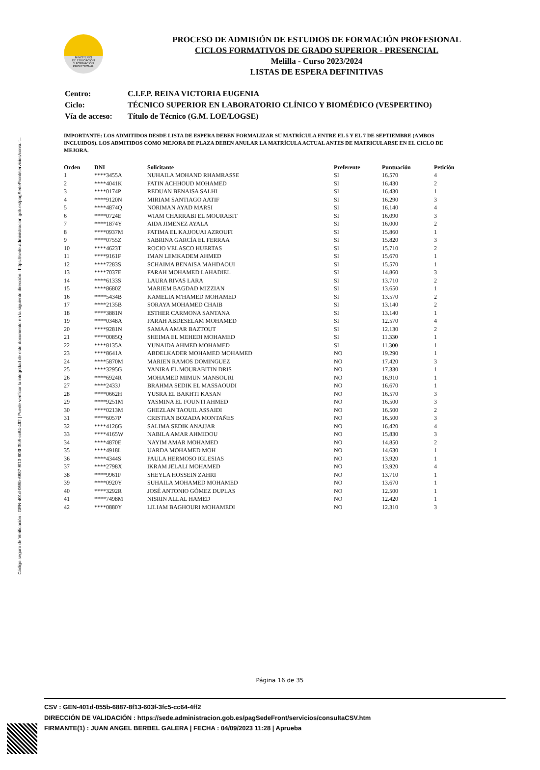Código seguro de Verificación : GEN-401d-055b-6887-8f13-603f-3fc5-cc64-4ff2 | Puede verificar la integridad de este documento en la siguiente dirección : https://sede.administracion.gob.es/pagSedeFront/servicios/consult...
MINISTERIO
DE EDUCACIÓN
Y FORMACIÓN
PROFESIONAL
PROCESO DE ADMISIÓN DE ESTUDIOS DE FORMACIÓN PROFESIONAL
CICLOS FORMATIVOS DE GRADO SUPERIOR - PRESENCIAL
Melilla - Curso 2023/2024
LISTAS DE ESPERA DEFINITIVAS
| Centro: | C.I.F.P. REINA VICTORIA EUGENIA |
| Ciclo: | TÉCNICO SUPERIOR EN LABORATORIO CLÍNICO Y BIOMÉDICO (VESPERTINO) |
| Vía de acceso: | Título de Técnico (G.M. LOE/LOGSE) |
IMPORTANTE: LOS ADMITIDOS DESDE LISTA DE ESPERA DEBEN FORMALIZAR SU MATRÍCULA ENTRE EL 5 Y EL 7 DE SEPTIEMBRE (AMBOS INCLUIDOS). LOS ADMITIDOS COMO MEJORA DE PLAZA DEBEN ANULAR LA MATRÍCULA ACTUAL ANTES DE MATRICULARSE EN EL CICLO DE MEJORA.
| Orden | DNI | Solicitante | Preferente | Puntuación | Petición |
| --- | --- | --- | --- | --- | --- |
| 1 | ****3455A | NUHAILA MOHAND RHAMRASSE | SI | 16.570 | 4 |
| 2 | ****4041K | FATIN ACHHOUD MOHAMED | SI | 16.430 | 2 |
| 3 | ****0174P | REDUAN BENAISA SALHI | SI | 16.430 | 1 |
| 4 | ****9120N | MIRIAM SANTIAGO AATIF | SI | 16.290 | 3 |
| 5 | ****4874Q | NORIMAN AYAD MARSI | SI | 16.140 | 4 |
| 6 | ****0724E | WIAM CHARRABI EL MOURABIT | SI | 16.090 | 3 |
| 7 | ****1874Y | AIDA JIMENEZ AYALA | SI | 16.000 | 2 |
| 8 | ****0937M | FATIMA EL KAJJOUAI AZROUFI | SI | 15.860 | 1 |
| 9 | ****0755Z | SABRINA GARCÍA EL FERRAA | SI | 15.820 | 3 |
| 10 | ****4623T | ROCIO VELASCO HUERTAS | SI | 15.710 | 2 |
| 11 | ****9161F | IMAN LEMKADEM AHMED | SI | 15.670 | 1 |
| 12 | ****7283S | SCHAIMA BENAISA MAHDAOUI | SI | 15.570 | 1 |
| 13 | ****7037E | FARAH MOHAMED LAHADIEL | SI | 14.860 | 3 |
| 14 | ****6133S | LAURA RIVAS LARA | SI | 13.710 | 2 |
| 15 | ****8680Z | MARIEM BAGDAD MIZZIAN | SI | 13.650 | 1 |
| 16 | ****5434B | KAMELIA M'HAMED MOHAMED | SI | 13.570 | 2 |
| 17 | ****2135B | SORAYA MOHAMED CHAIB | SI | 13.140 | 2 |
| 18 | ****3881N | ESTHER CARMONA SANTANA | SI | 13.140 | 1 |
| 19 | ****0348A | FARAH ABDESELAM MOHAMED | SI | 12.570 | 4 |
| 20 | ****9281N | SAMAA AMAR BAZTOUT | SI | 12.130 | 2 |
| 21 | ****0085Q | SHEIMA EL MEHEDI MOHAMED | SI | 11.330 | 1 |
| 22 | ****8135A | YUNAIDA AHMED MOHAMED | SI | 11.300 | 1 |
| 23 | ****8641A | ABDELKADER MOHAMED MOHAMED | NO | 19.290 | 1 |
| 24 | ****5870M | MARIEN RAMOS DOMINGUEZ | NO | 17.420 | 3 |
| 25 | ****3295G | YANIRA EL MOURABITIN DRIS | NO | 17.330 | 1 |
| 26 | ****6924R | MOHAMED MIMUN MANSOURI | NO | 16.910 | 1 |
| 27 | ****2433J | BRAHMA SEDIK EL MASSAOUDI | NO | 16.670 | 1 |
| 28 | ****0662H | YUSRA EL BAKHTI KASAN | NO | 16.570 | 3 |
| 29 | ****9251M | YASMINA EL FOUNTI AHMED | NO | 16.500 | 3 |
| 30 | ****0213M | GHEZLAN TAOUIL ASSAIDI | NO | 16.500 | 2 |
| 31 | ****6057P | CRISTIAN BOZADA MONTAÑES | NO | 16.500 | 3 |
| 32 | ****4126G | SALIMA SEDIK ANAJJAR | NO | 16.420 | 4 |
| 33 | ****4165W | NABILA AMAR AHMIDOU | NO | 15.830 | 3 |
| 34 | ****4870E | NAYIM AMAR MOHAMED | NO | 14.850 | 2 |
| 35 | ****4918L | UARDA MOHAMED MOH | NO | 14.630 | 1 |
| 36 | ****4344S | PAULA HERMOSO IGLESIAS | NO | 13.920 | 1 |
| 37 | ****2798X | IKRAM JELALI MOHAMED | NO | 13.920 | 4 |
| 38 | ****9961F | SHEYLA HOSSEIN ZAHRI | NO | 13.710 | 1 |
| 39 | ****0920Y | SUHAILA MOHAMED MOHAMED | NO | 13.670 | 1 |
| 40 | ****3292R | JOSÉ ANTONIO GÓMEZ DUPLAS | NO | 12.500 | 1 |
| 41 | ****7498M | NISRIN ALLAL HAMED | NO | 12.420 | 1 |
| 42 | ****0880Y | LILIAM BAGHOURI MOHAMEDI | NO | 12.310 | 3 |
Página 16 de 35
CSV : GEN-401d-055b-6887-8f13-603f-3fc5-cc64-4ff2
DIRECCIÓN DE VALIDACIÓN : https://sede.administracion.gob.es/pagSedeFront/servicios/consultaCSV.htm
FIRMANTE(1) : JUAN ANGEL BERBEL GALERA | FECHA : 04/09/2023 11:28 | Aprueba